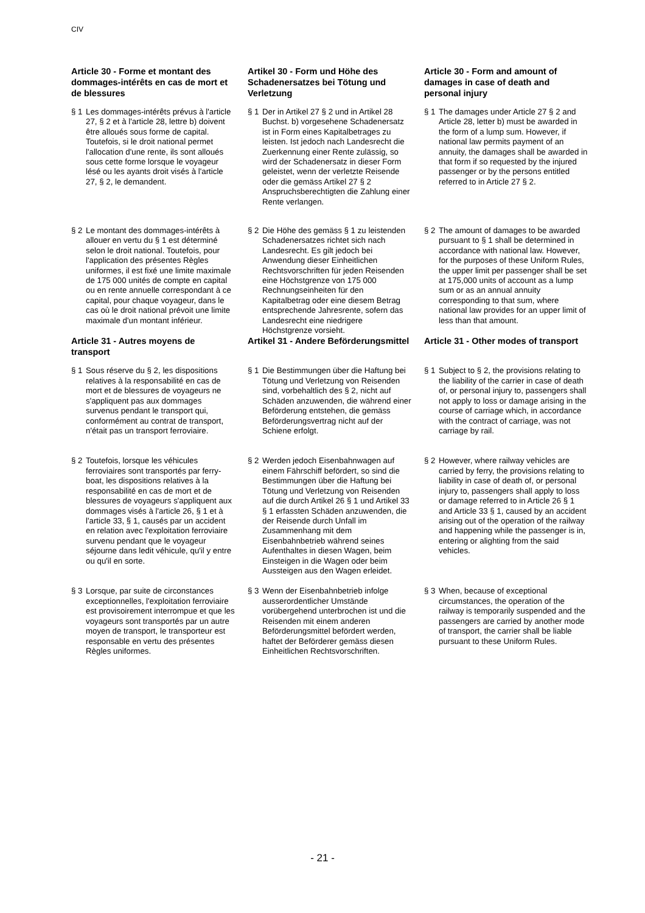CIV
Article 30 - Forme et montant des dommages-intérêts en cas de mort et de blessures
Artikel 30 - Form und Höhe des Schadenersatzes bei Tötung und Verletzung
Article 30 - Form and amount of damages in case of death and personal injury
§ 1 Les dommages-intérêts prévus à l'article 27, § 2 et à l'article 28, lettre b) doivent être alloués sous forme de capital. Toutefois, si le droit national permet l'allocation d'une rente, ils sont alloués sous cette forme lorsque le voyageur lésé ou les ayants droit visés à l'article 27, § 2, le demandent.
§ 1 Der in Artikel 27 § 2 und in Artikel 28 Buchst. b) vorgesehene Schadenersatz ist in Form eines Kapitalbetrages zu leisten. Ist jedoch nach Landesrecht die Zuerkennung einer Rente zulässig, so wird der Schadenersatz in dieser Form geleistet, wenn der verletzte Reisende oder die gemäss Artikel 27 § 2 Anspruchsberechtigten die Zahlung einer Rente verlangen.
§ 1 The damages under Article 27 § 2 and Article 28, letter b) must be awarded in the form of a lump sum. However, if national law permits payment of an annuity, the damages shall be awarded in that form if so requested by the injured passenger or by the persons entitled referred to in Article 27 § 2.
§ 2 Le montant des dommages-intérêts à allouer en vertu du § 1 est déterminé selon le droit national. Toutefois, pour l'application des présentes Règles uniformes, il est fixé une limite maximale de 175 000 unités de compte en capital ou en rente annuelle correspondant à ce capital, pour chaque voyageur, dans le cas où le droit national prévoit une limite maximale d'un montant inférieur.
§ 2 Die Höhe des gemäss § 1 zu leistenden Schadenersatzes richtet sich nach Landesrecht. Es gilt jedoch bei Anwendung dieser Einheitlichen Rechtsvorschriften für jeden Reisenden eine Höchstgrenze von 175 000 Rechnungseinheiten für den Kapitalbetrag oder eine diesem Betrag entsprechende Jahresrente, sofern das Landesrecht eine niedrigere Höchstgrenze vorsieht.
§ 2 The amount of damages to be awarded pursuant to § 1 shall be determined in accordance with national law. However, for the purposes of these Uniform Rules, the upper limit per passenger shall be set at 175,000 units of account as a lump sum or as an annual annuity corresponding to that sum, where national law provides for an upper limit of less than that amount.
Article 31 - Autres moyens de transport
Artikel 31 - Andere Beförderungsmittel
Article 31 - Other modes of transport
§ 1 Sous réserve du § 2, les dispositions relatives à la responsabilité en cas de mort et de blessures de voyageurs ne s'appliquent pas aux dommages survenus pendant le transport qui, conformément au contrat de transport, n'était pas un transport ferroviaire.
§ 1 Die Bestimmungen über die Haftung bei Tötung und Verletzung von Reisenden sind, vorbehaltlich des § 2, nicht auf Schäden anzuwenden, die während einer Beförderung entstehen, die gemäss Beförderungsvertrag nicht auf der Schiene erfolgt.
§ 1 Subject to § 2, the provisions relating to the liability of the carrier in case of death of, or personal injury to, passengers shall not apply to loss or damage arising in the course of carriage which, in accordance with the contract of carriage, was not carriage by rail.
§ 2 Toutefois, lorsque les véhicules ferroviaires sont transportés par ferry-boat, les dispositions relatives à la responsabilité en cas de mort et de blessures de voyageurs s'appliquent aux dommages visés à l'article 26, § 1 et à l'article 33, § 1, causés par un accident en relation avec l'exploitation ferroviaire survenu pendant que le voyageur séjourne dans ledit véhicule, qu'il y entre ou qu'il en sorte.
§ 2 Werden jedoch Eisenbahnwagen auf einem Fährschiff befördert, so sind die Bestimmungen über die Haftung bei Tötung und Verletzung von Reisenden auf die durch Artikel 26 § 1 und Artikel 33 § 1 erfassten Schäden anzuwenden, die der Reisende durch Unfall im Zusammenhang mit dem Eisenbahnbetrieb während seines Aufenthaltes in diesen Wagen, beim Einsteigen in die Wagen oder beim Aussteigen aus den Wagen erleidet.
§ 2 However, where railway vehicles are carried by ferry, the provisions relating to liability in case of death of, or personal injury to, passengers shall apply to loss or damage referred to in Article 26 § 1 and Article 33 § 1, caused by an accident arising out of the operation of the railway and happening while the passenger is in, entering or alighting from the said vehicles.
§ 3 Lorsque, par suite de circonstances exceptionnelles, l'exploitation ferroviaire est provisoirement interrompue et que les voyageurs sont transportés par un autre moyen de transport, le transporteur est responsable en vertu des présentes Règles uniformes.
§ 3 Wenn der Eisenbahnbetrieb infolge ausserordentlicher Umstände vorübergehend unterbrochen ist und die Reisenden mit einem anderen Beförderungsmittel befördert werden, haftet der Beförderer gemäss diesen Einheitlichen Rechtsvorschriften.
§ 3 When, because of exceptional circumstances, the operation of the railway is temporarily suspended and the passengers are carried by another mode of transport, the carrier shall be liable pursuant to these Uniform Rules.
- 21 -